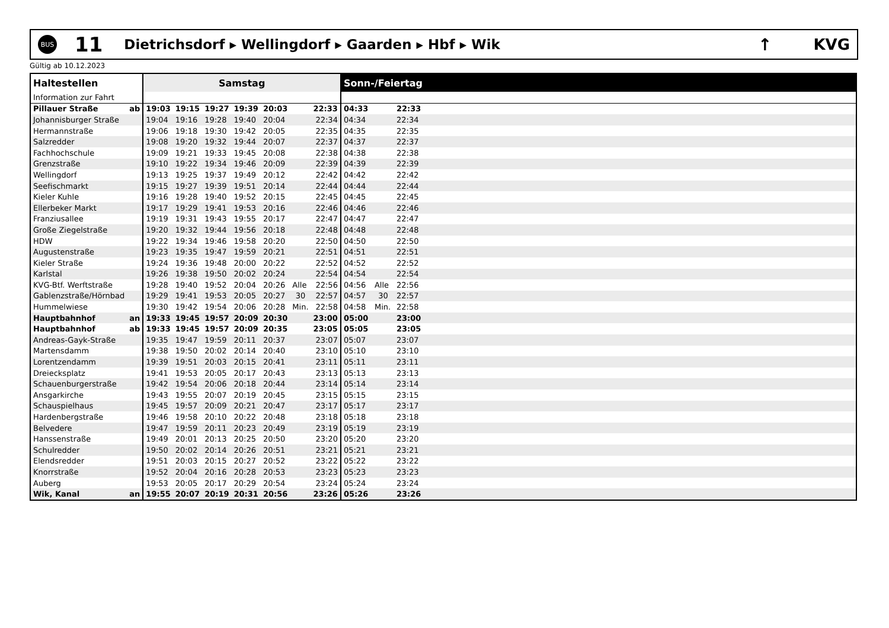BUS
11
Dietrichsdorf ▸ Wellingdorf ▸ Gaarden ▸ Hbf ▸ Wik
↑ KVG
Gültig ab 10.12.2023
| Haltestellen | | Samstag | | | | | | | Sonn-/Feiertag | | | |
| --- | --- | --- | --- | --- | --- | --- | --- | --- | --- | --- | --- | --- |
| Information zur Fahrt | | | | | | | | | | | | |
| Pillauer Straße | ab | 19:03 | 19:15 | 19:27 | 19:39 | 20:03 | | 22:33 | 04:33 | | 22:33 | |
| Johannisburger Straße | | 19:04 | 19:16 | 19:28 | 19:40 | 20:04 | | 22:34 | 04:34 | | 22:34 | |
| Hermannstraße | | 19:06 | 19:18 | 19:30 | 19:42 | 20:05 | | 22:35 | 04:35 | | 22:35 | |
| Salzredder | | 19:08 | 19:20 | 19:32 | 19:44 | 20:07 | | 22:37 | 04:37 | | 22:37 | |
| Fachhochschule | | 19:09 | 19:21 | 19:33 | 19:45 | 20:08 | | 22:38 | 04:38 | | 22:38 | |
| Grenzstraße | | 19:10 | 19:22 | 19:34 | 19:46 | 20:09 | | 22:39 | 04:39 | | 22:39 | |
| Wellingdorf | | 19:13 | 19:25 | 19:37 | 19:49 | 20:12 | | 22:42 | 04:42 | | 22:42 | |
| Seefischmarkt | | 19:15 | 19:27 | 19:39 | 19:51 | 20:14 | | 22:44 | 04:44 | | 22:44 | |
| Kieler Kuhle | | 19:16 | 19:28 | 19:40 | 19:52 | 20:15 | | 22:45 | 04:45 | | 22:45 | |
| Ellerbeker Markt | | 19:17 | 19:29 | 19:41 | 19:53 | 20:16 | | 22:46 | 04:46 | | 22:46 | |
| Franziusallee | | 19:19 | 19:31 | 19:43 | 19:55 | 20:17 | | 22:47 | 04:47 | | 22:47 | |
| Große Ziegelstraße | | 19:20 | 19:32 | 19:44 | 19:56 | 20:18 | | 22:48 | 04:48 | | 22:48 | |
| HDW | | 19:22 | 19:34 | 19:46 | 19:58 | 20:20 | | 22:50 | 04:50 | | 22:50 | |
| Augustenstraße | | 19:23 | 19:35 | 19:47 | 19:59 | 20:21 | | 22:51 | 04:51 | | 22:51 | |
| Kieler Straße | | 19:24 | 19:36 | 19:48 | 20:00 | 20:22 | | 22:52 | 04:52 | | 22:52 | |
| Karlstal | | 19:26 | 19:38 | 19:50 | 20:02 | 20:24 | | 22:54 | 04:54 | | 22:54 | |
| KVG-Btf. Werftstraße | | 19:28 | 19:40 | 19:52 | 20:04 | 20:26 | Alle | 22:56 | 04:56 | Alle | 22:56 | |
| Gablenzstraße/Hörnbad | | 19:29 | 19:41 | 19:53 | 20:05 | 20:27 | 30 | 22:57 | 04:57 | 30 | 22:57 | |
| Hummelwiese | | 19:30 | 19:42 | 19:54 | 20:06 | 20:28 | Min. | 22:58 | 04:58 | Min. | 22:58 | |
| Hauptbahnhof | an | 19:33 | 19:45 | 19:57 | 20:09 | 20:30 | | 23:00 | 05:00 | | 23:00 | |
| Hauptbahnhof | ab | 19:33 | 19:45 | 19:57 | 20:09 | 20:35 | | 23:05 | 05:05 | | 23:05 | |
| Andreas-Gayk-Straße | | 19:35 | 19:47 | 19:59 | 20:11 | 20:37 | | 23:07 | 05:07 | | 23:07 | |
| Martensdamm | | 19:38 | 19:50 | 20:02 | 20:14 | 20:40 | | 23:10 | 05:10 | | 23:10 | |
| Lorentzendamm | | 19:39 | 19:51 | 20:03 | 20:15 | 20:41 | | 23:11 | 05:11 | | 23:11 | |
| Dreiecksplatz | | 19:41 | 19:53 | 20:05 | 20:17 | 20:43 | | 23:13 | 05:13 | | 23:13 | |
| Schauenburgerstraße | | 19:42 | 19:54 | 20:06 | 20:18 | 20:44 | | 23:14 | 05:14 | | 23:14 | |
| Ansgarkirche | | 19:43 | 19:55 | 20:07 | 20:19 | 20:45 | | 23:15 | 05:15 | | 23:15 | |
| Schauspielhaus | | 19:45 | 19:57 | 20:09 | 20:21 | 20:47 | | 23:17 | 05:17 | | 23:17 | |
| Hardenbergstraße | | 19:46 | 19:58 | 20:10 | 20:22 | 20:48 | | 23:18 | 05:18 | | 23:18 | |
| Belvedere | | 19:47 | 19:59 | 20:11 | 20:23 | 20:49 | | 23:19 | 05:19 | | 23:19 | |
| Hanssenstraße | | 19:49 | 20:01 | 20:13 | 20:25 | 20:50 | | 23:20 | 05:20 | | 23:20 | |
| Schulredder | | 19:50 | 20:02 | 20:14 | 20:26 | 20:51 | | 23:21 | 05:21 | | 23:21 | |
| Elendsredder | | 19:51 | 20:03 | 20:15 | 20:27 | 20:52 | | 23:22 | 05:22 | | 23:22 | |
| Knorrstraße | | 19:52 | 20:04 | 20:16 | 20:28 | 20:53 | | 23:23 | 05:23 | | 23:23 | |
| Auberg | | 19:53 | 20:05 | 20:17 | 20:29 | 20:54 | | 23:24 | 05:24 | | 23:24 | |
| Wik, Kanal | an | 19:55 | 20:07 | 20:19 | 20:31 | 20:56 | | 23:26 | 05:26 | | 23:26 | |